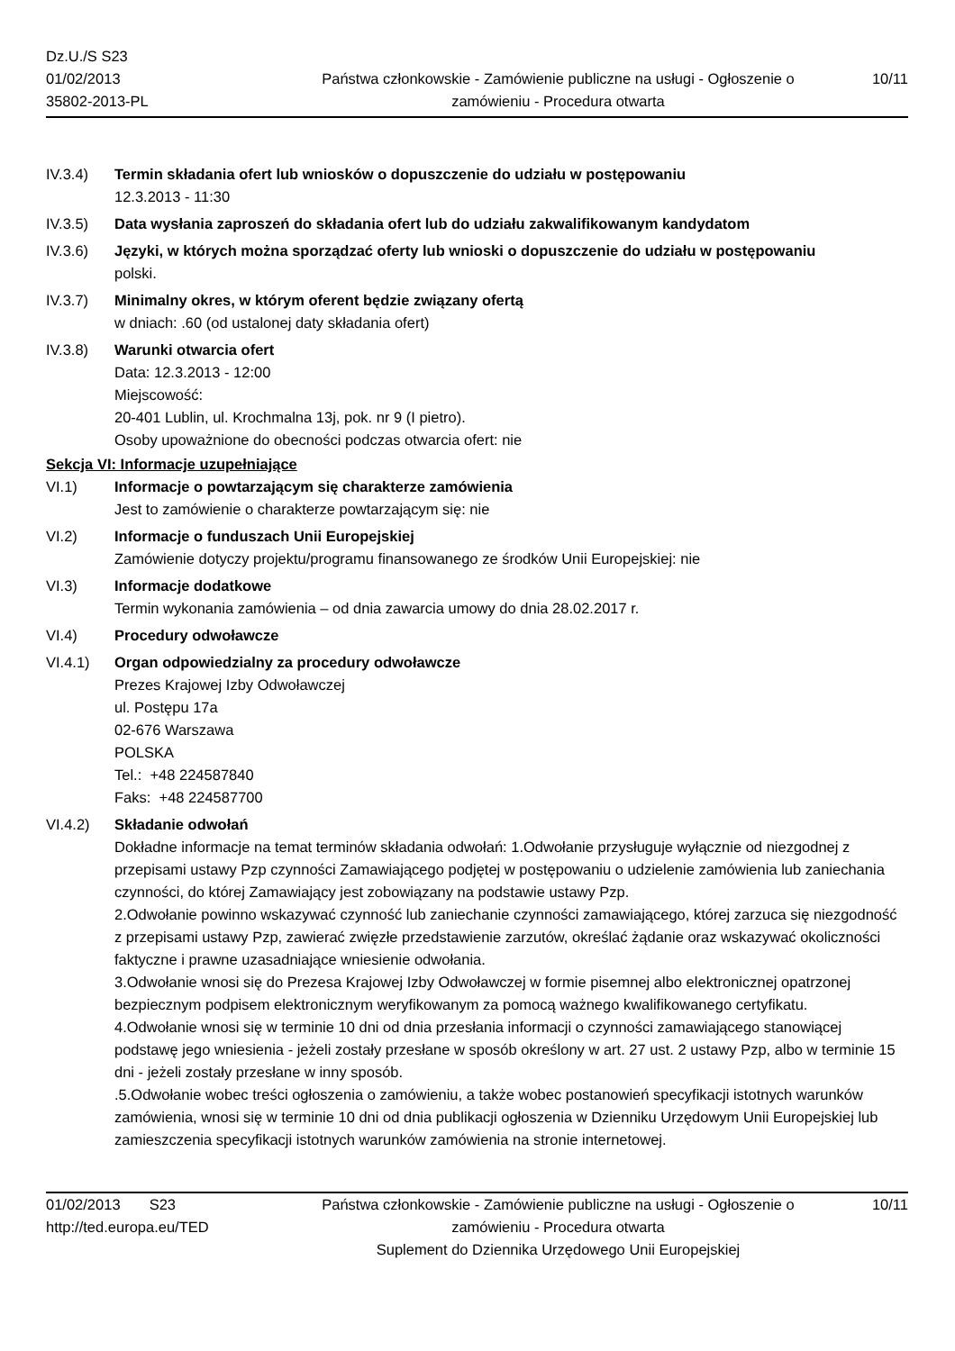Dz.U./S S23
01/02/2013
35802-2013-PL
Państwa członkowskie - Zamówienie publiczne na usługi - Ogłoszenie o zamówieniu - Procedura otwarta
10/11
IV.3.4) Termin składania ofert lub wniosków o dopuszczenie do udziału w postępowaniu
12.3.2013 - 11:30
IV.3.5) Data wysłania zaproszeń do składania ofert lub do udziału zakwalifikowanym kandydatom
IV.3.6) Języki, w których można sporządzać oferty lub wnioski o dopuszczenie do udziału w postępowaniu
polski.
IV.3.7) Minimalny okres, w którym oferent będzie związany ofertą
w dniach: .60 (od ustalonej daty składania ofert)
IV.3.8) Warunki otwarcia ofert
Data: 12.3.2013 - 12:00
Miejscowość:
20-401 Lublin, ul. Krochmalna 13j, pok. nr 9 (I pietro).
Osoby upoważnione do obecności podczas otwarcia ofert: nie
Sekcja VI: Informacje uzupełniające
VI.1) Informacje o powtarzającym się charakterze zamówienia
Jest to zamówienie o charakterze powtarzającym się: nie
VI.2) Informacje o funduszach Unii Europejskiej
Zamówienie dotyczy projektu/programu finansowanego ze środków Unii Europejskiej: nie
VI.3) Informacje dodatkowe
Termin wykonania zamówienia – od dnia zawarcia umowy do dnia 28.02.2017 r.
VI.4) Procedury odwoławcze
VI.4.1) Organ odpowiedzialny za procedury odwoławcze
Prezes Krajowej Izby Odwoławczej
ul. Postępu 17a
02-676 Warszawa
POLSKA
Tel.: +48 224587840
Faks: +48 224587700
VI.4.2) Składanie odwołań
Dokładne informacje na temat terminów składania odwołań: 1.Odwołanie przysługuje wyłącznie od niezgodnej z przepisami ustawy Pzp czynności Zamawiającego podjętej w postępowaniu o udzielenie zamówienia lub zaniechania czynności, do której Zamawiający jest zobowiązany na podstawie ustawy Pzp.
2.Odwołanie powinno wskazywać czynność lub zaniechanie czynności zamawiającego, której zarzuca się niezgodność z przepisami ustawy Pzp, zawierać zwięzłe przedstawienie zarzutów, określać żądanie oraz wskazywać okoliczności faktyczne i prawne uzasadniające wniesienie odwołania.
3.Odwołanie wnosi się do Prezesa Krajowej Izby Odwoławczej w formie pisemnej albo elektronicznej opatrzonej bezpiecznym podpisem elektronicznym weryfikowanym za pomocą ważnego kwalifikowanego certyfikatu.
4.Odwołanie wnosi się w terminie 10 dni od dnia przesłania informacji o czynności zamawiającego stanowiącej podstawę jego wniesienia - jeżeli zostały przesłane w sposób określony w art. 27 ust. 2 ustawy Pzp, albo w terminie 15 dni - jeżeli zostały przesłane w inny sposób.
.5.Odwołanie wobec treści ogłoszenia o zamówieniu, a także wobec postanowień specyfikacji istotnych warunków zamówienia, wnosi się w terminie 10 dni od dnia publikacji ogłoszenia w Dzienniku Urzędowym Unii Europejskiej lub zamieszczenia specyfikacji istotnych warunków zamówienia na stronie internetowej.
01/02/2013 S23
http://ted.europa.eu/TED
Państwa członkowskie - Zamówienie publiczne na usługi - Ogłoszenie o zamówieniu - Procedura otwarta
Suplement do Dziennika Urzędowego Unii Europejskiej
10/11